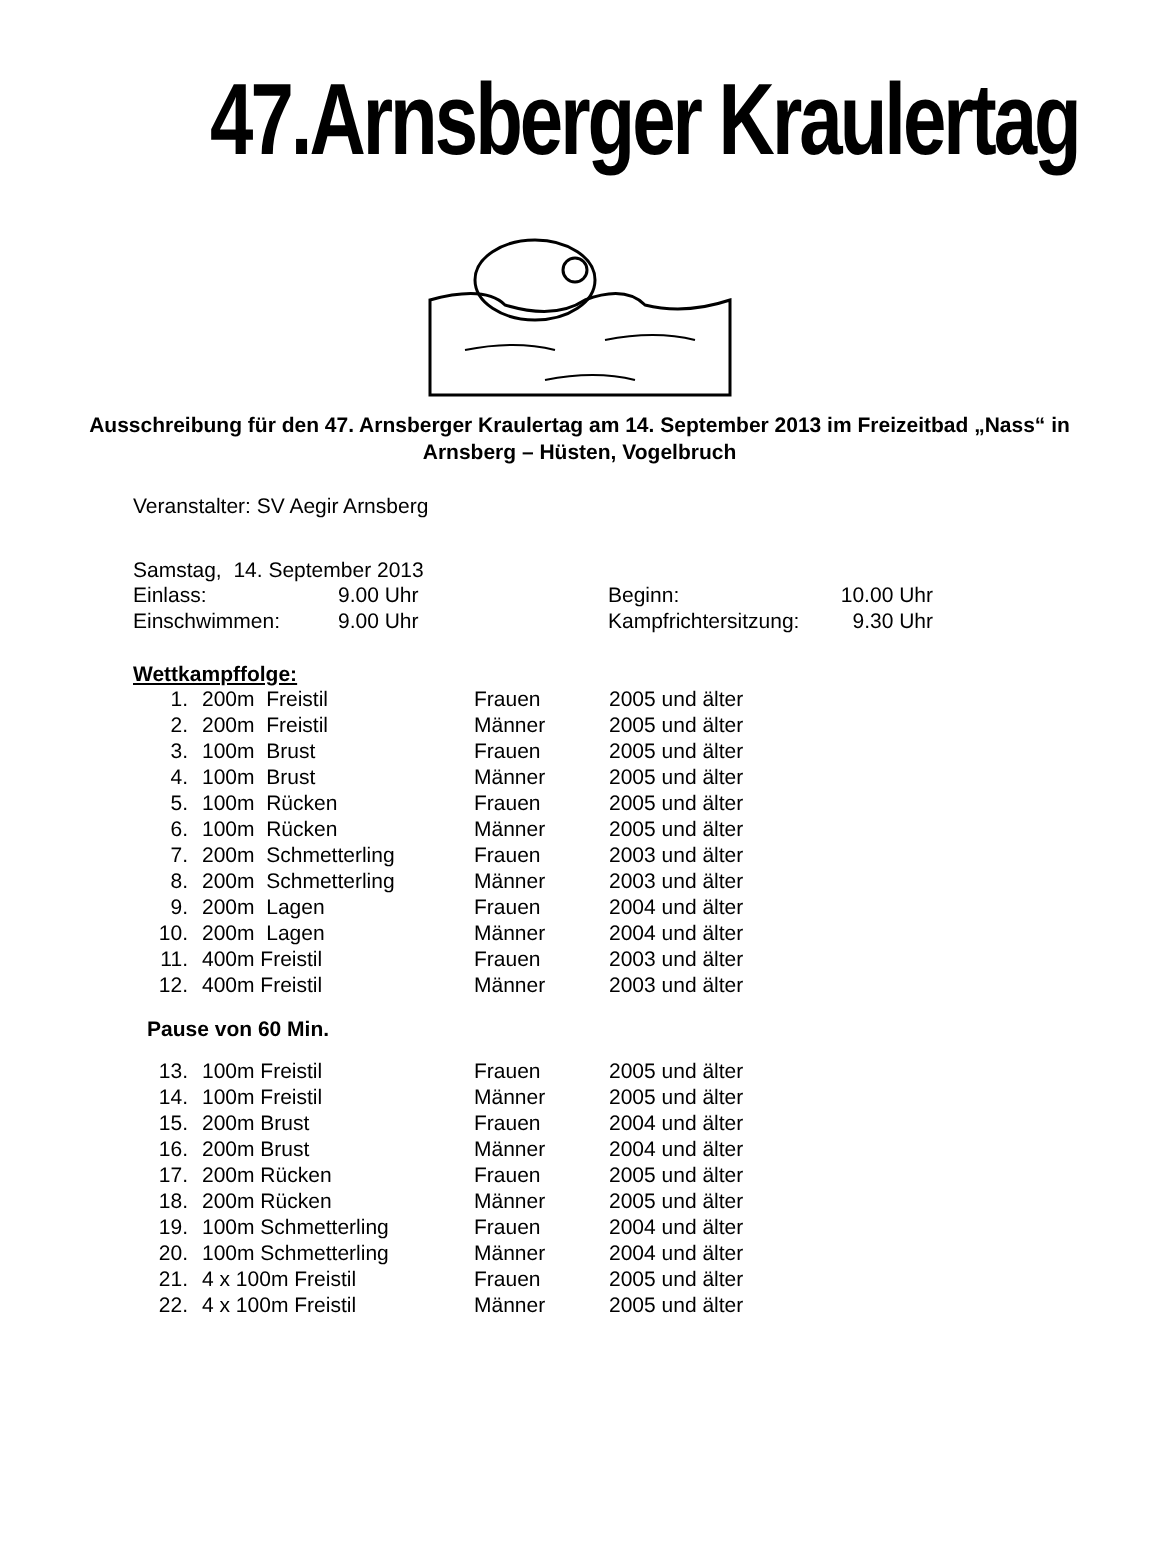47.Arnsberger Kraulertag
Ausschreibung für den 47. Arnsberger Kraulertag am 14. September 2013 im Freizeitbad „Nass“ in Arnsberg – Hüsten, Vogelbruch
Veranstalter: SV Aegir Arnsberg
Samstag, 14. September 2013
| Einlass: | 9.00 Uhr | Beginn: | 10.00 Uhr |
| Einschwimmen: | 9.00 Uhr | Kampfrichtersitzung: | 9.30 Uhr |
Wettkampffolge:
| 1. | 200m Freistil | Frauen | 2005 und älter |
| 2. | 200m Freistil | Männer | 2005 und älter |
| 3. | 100m Brust | Frauen | 2005 und älter |
| 4. | 100m Brust | Männer | 2005 und älter |
| 5. | 100m Rücken | Frauen | 2005 und älter |
| 6. | 100m Rücken | Männer | 2005 und älter |
| 7. | 200m Schmetterling | Frauen | 2003 und älter |
| 8. | 200m Schmetterling | Männer | 2003 und älter |
| 9. | 200m Lagen | Frauen | 2004 und älter |
| 10. | 200m Lagen | Männer | 2004 und älter |
| 11. | 400m Freistil | Frauen | 2003 und älter |
| 12. | 400m Freistil | Männer | 2003 und älter |
| Pause von 60 Min. | | | |
| 13. | 100m Freistil | Frauen | 2005 und älter |
| 14. | 100m Freistil | Männer | 2005 und älter |
| 15. | 200m Brust | Frauen | 2004 und älter |
| 16. | 200m Brust | Männer | 2004 und älter |
| 17. | 200m Rücken | Frauen | 2005 und älter |
| 18. | 200m Rücken | Männer | 2005 und älter |
| 19. | 100m Schmetterling | Frauen | 2004 und älter |
| 20. | 100m Schmetterling | Männer | 2004 und älter |
| 21. | 4 x 100m Freistil | Frauen | 2005 und älter |
| 22. | 4 x 100m Freistil | Männer | 2005 und älter |